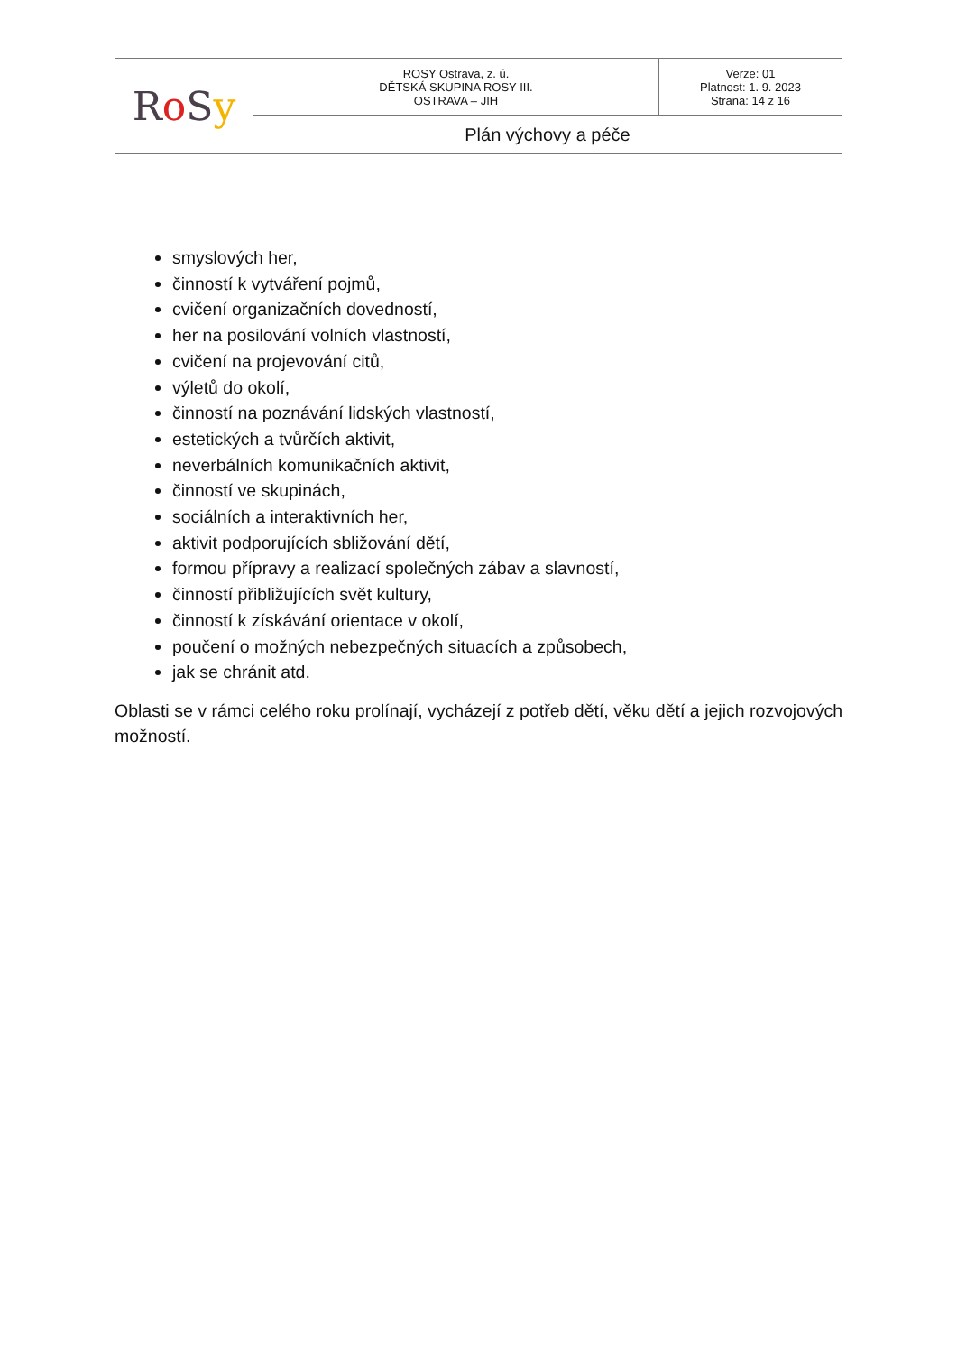| R o S y | ROSY Ostrava, z. ú. DĚTSKÁ SKUPINA ROSY III. OSTRAVA – JIH | Verze: 01 Platnost: 1. 9. 2023 Strana: 14 z 16 |
| | Plán výchovy a péče | |
smyslových her,
činností k vytváření pojmů,
cvičení organizačních dovedností,
her na posilování volních vlastností,
cvičení na projevování citů,
výletů do okolí,
činností na poznávání lidských vlastností,
estetických a tvůrčích aktivit,
neverbálních komunikačních aktivit,
činností ve skupinách,
sociálních a interaktivních her,
aktivit podporujících sbližování dětí,
formou přípravy a realizací společných zábav a slavností,
činností přibližujících svět kultury,
činností k získávání orientace v okolí,
poučení o možných nebezpečných situacích a způsobech,
jak se chránit atd.
Oblasti se v rámci celého roku prolínají, vycházejí z potřeb dětí, věku dětí a jejich rozvojových možností.